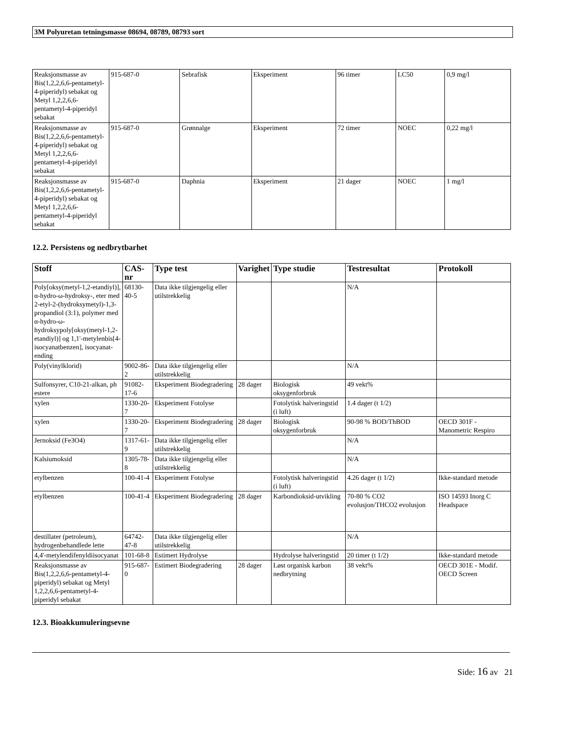3M Polyuretan tetningsmasse 08694, 08789, 08793 sort
| Reaksjonsmasse av Bis(1,2,2,6,6-pentametyl-4-piperidyl) sebakat og Metyl 1,2,2,6,6-pentametyl-4-piperidyl sebakat | 915-687-0 | Sebrafisk | Eksperiment | 96 timer | LC50 | 0,9 mg/l |
| Reaksjonsmasse av Bis(1,2,2,6,6-pentametyl-4-piperidyl) sebakat og Metyl 1,2,2,6,6-pentametyl-4-piperidyl sebakat | 915-687-0 | Grønnalge | Eksperiment | 72 timer | NOEC | 0,22 mg/l |
| Reaksjonsmasse av Bis(1,2,2,6,6-pentametyl-4-piperidyl) sebakat og Metyl 1,2,2,6,6-pentametyl-4-piperidyl sebakat | 915-687-0 | Daphnia | Eksperiment | 21 dager | NOEC | 1 mg/l |
12.2. Persistens og nedbrytbarhet
| Stoff | CAS-nr | Type test | Varighet | Type studie | Testresultat | Protokoll |
| --- | --- | --- | --- | --- | --- | --- |
| Poly[oksy(metyl-1,2-etandiyl)], α-hydro-ω-hydroksy-, eter med 2-etyl-2-(hydroksymetyl)-1,3-propandiol (3:1), polymer med α-hydro-ω-hydroksypoly[oksy(metyl-1,2-etandiyl)] og 1,1'-metylenbis[4-isocyanatbenzen], isocyanat-ending | 68130-40-5 | Data ikke tilgjengelig eller utilstrekkelig | | | N/A | |
| Poly(vinylklorid) | 9002-86-2 | Data ikke tilgjengelig eller utilstrekkelig | | | N/A | |
| Sulfonsyrer, C10-21-alkan, ph estere | 91082-17-6 | Eksperiment Biodegradering | 28 dager | Biologisk oksygenforbruk | 49 vekt% | |
| xylen | 1330-20-7 | Eksperiment Fotolyse | | Fotolytisk halveringstid (i luft) | 1.4 dager (t 1/2) | |
| xylen | 1330-20-7 | Eksperiment Biodegradering | 28 dager | Biologisk oksygenforbruk | 90-98 % BOD/ThBOD | OECD 301F - Manometric Respiro |
| Jernoksid (Fe3O4) | 1317-61-9 | Data ikke tilgjengelig eller utilstrekkelig | | | N/A | |
| Kalsiumoksid | 1305-78-8 | Data ikke tilgjengelig eller utilstrekkelig | | | N/A | |
| etylbenzen | 100-41-4 | Eksperiment Fotolyse | | Fotolytisk halveringstid (i luft) | 4.26 dager (t 1/2) | Ikke-standard metode |
| etylbenzen | 100-41-4 | Eksperiment Biodegradering | 28 dager | Karbondioksid-utvikling | 70-80 % CO2 evolusjon/THCO2 evolusjon | ISO 14593 Inorg C Headspace |
| destillater (petroleum), hydrogenbehandlede lette | 64742-47-8 | Data ikke tilgjengelig eller utilstrekkelig | | | N/A | |
| 4,4'-metylendifenyldiisocyanat | 101-68-8 | Estimert Hydrolyse | | Hydrolyse halveringstid | 20 timer (t 1/2) | Ikke-standard metode |
| Reaksjonsmasse av Bis(1,2,2,6,6-pentametyl-4-piperidyl) sebakat og Metyl 1,2,2,6,6-pentametyl-4-piperidyl sebakat | 915-687-0 | Estimert Biodegradering | 28 dager | Løst organisk karbon nedbrytning | 38 vekt% | OECD 301E - Modif. OECD Screen |
12.3. Bioakkumuleringsevne
Side: 16 av 21